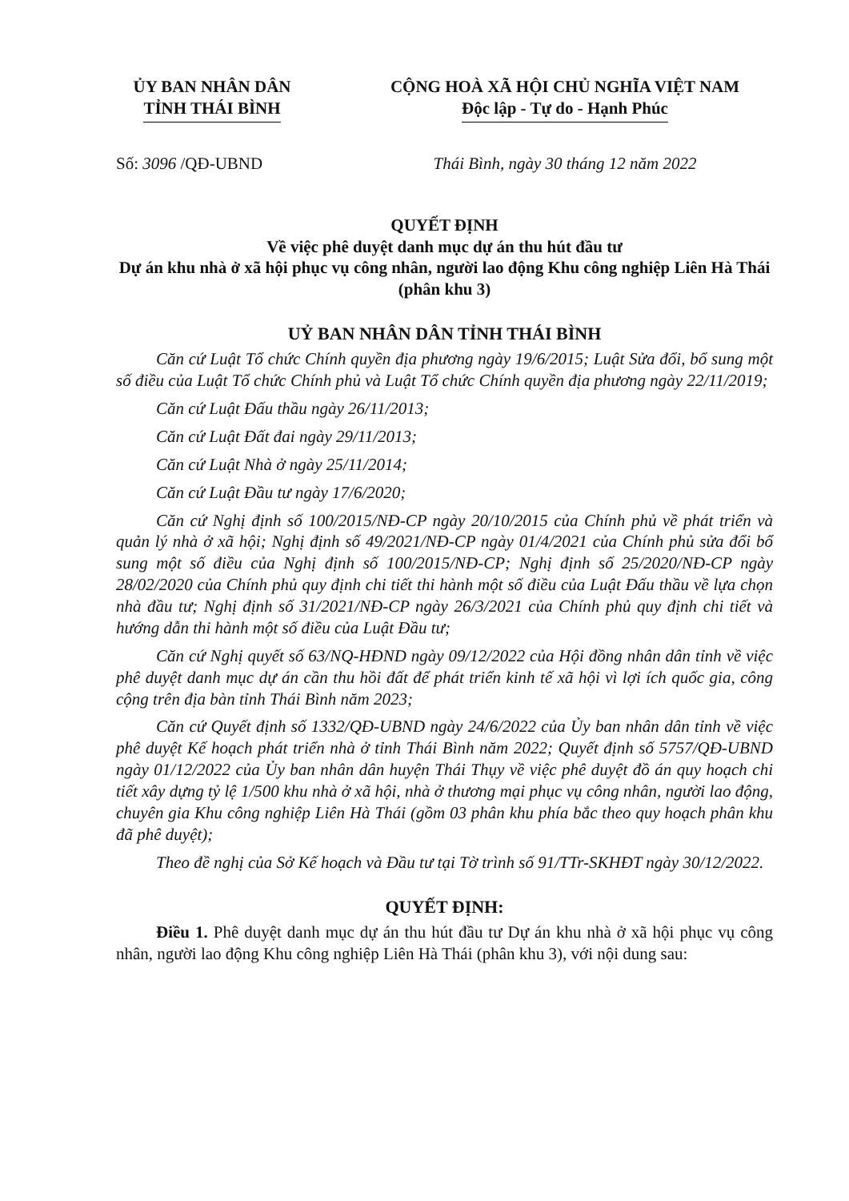ỦY BAN NHÂN DÂN
TỈNH THÁI BÌNH
CỘNG HOÀ XÃ HỘI CHỦ NGHĨA VIỆT NAM
Độc lập - Tự do - Hạnh Phúc
Số: 3096 /QĐ-UBND Thái Bình, ngày 30 tháng 12 năm 2022
QUYẾT ĐỊNH
Về việc phê duyệt danh mục dự án thu hút đầu tư
Dự án khu nhà ở xã hội phục vụ công nhân, người lao động Khu công nghiệp Liên Hà Thái (phân khu 3)
UỶ BAN NHÂN DÂN TỈNH THÁI BÌNH
Căn cứ Luật Tổ chức Chính quyền địa phương ngày 19/6/2015; Luật Sửa đổi, bổ sung một số điều của Luật Tổ chức Chính phủ và Luật Tổ chức Chính quyền địa phương ngày 22/11/2019;
Căn cứ Luật Đấu thầu ngày 26/11/2013;
Căn cứ Luật Đất đai ngày 29/11/2013;
Căn cứ Luật Nhà ở ngày 25/11/2014;
Căn cứ Luật Đầu tư ngày 17/6/2020;
Căn cứ Nghị định số 100/2015/NĐ-CP ngày 20/10/2015 của Chính phủ về phát triển và quản lý nhà ở xã hội; Nghị định số 49/2021/NĐ-CP ngày 01/4/2021 của Chính phủ sửa đổi bổ sung một số điều của Nghị định số 100/2015/NĐ-CP; Nghị định số 25/2020/NĐ-CP ngày 28/02/2020 của Chính phủ quy định chi tiết thi hành một số điều của Luật Đấu thầu về lựa chọn nhà đầu tư; Nghị định số 31/2021/NĐ-CP ngày 26/3/2021 của Chính phủ quy định chi tiết và hướng dẫn thi hành một số điều của Luật Đầu tư;
Căn cứ Nghị quyết số 63/NQ-HĐND ngày 09/12/2022 của Hội đồng nhân dân tỉnh về việc phê duyệt danh mục dự án cần thu hồi đất để phát triển kinh tế xã hội vì lợi ích quốc gia, công cộng trên địa bàn tỉnh Thái Bình năm 2023;
Căn cứ Quyết định số 1332/QĐ-UBND ngày 24/6/2022 của Ủy ban nhân dân tỉnh về việc phê duyệt Kế hoạch phát triển nhà ở tỉnh Thái Bình năm 2022; Quyết định số 5757/QĐ-UBND ngày 01/12/2022 của Ủy ban nhân dân huyện Thái Thụy về việc phê duyệt đồ án quy hoạch chi tiết xây dựng tỷ lệ 1/500 khu nhà ở xã hội, nhà ở thương mại phục vụ công nhân, người lao động, chuyên gia Khu công nghiệp Liên Hà Thái (gồm 03 phân khu phía bắc theo quy hoạch phân khu đã phê duyệt);
Theo đề nghị của Sở Kế hoạch và Đầu tư tại Tờ trình số 91/TTr-SKHĐT ngày 30/12/2022.
QUYẾT ĐỊNH:
Điều 1. Phê duyệt danh mục dự án thu hút đầu tư Dự án khu nhà ở xã hội phục vụ công nhân, người lao động Khu công nghiệp Liên Hà Thái (phân khu 3), với nội dung sau: